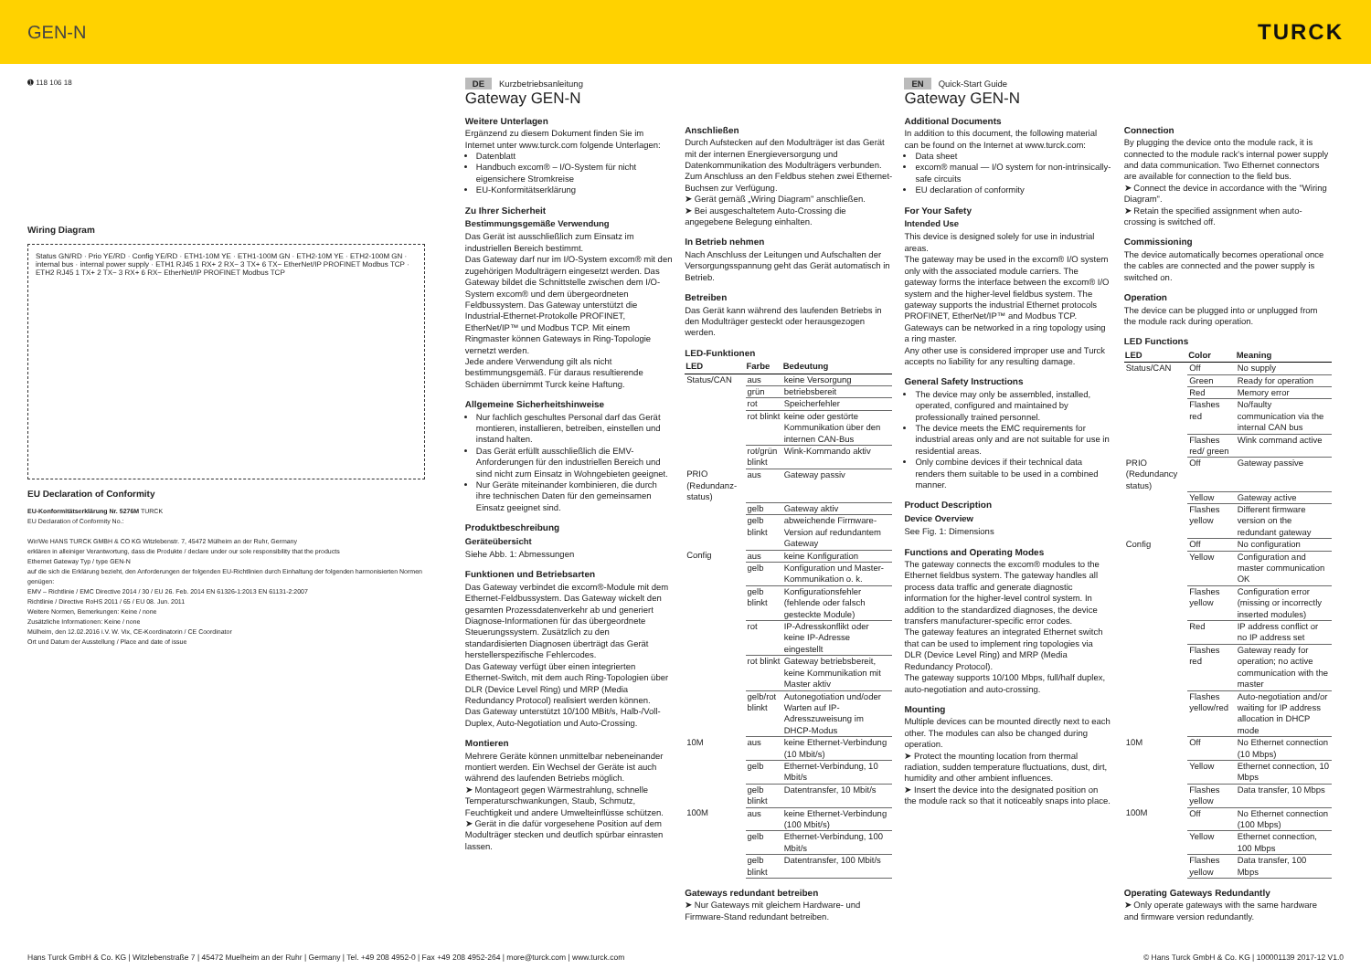GEN-N TURCK
➊ 118 106 18
Wiring Diagram
Status GN/RD · Prio YE/RD · Config YE/RD · ETH1-10M YE · ETH1-100M GN · ETH2-10M YE · ETH2-100M GN · internal bus · internal power supply · ETH1 RJ45 1 RX+ 2 RX− 3 TX+ 6 TX− EtherNet/IP PROFINET Modbus TCP · ETH2 RJ45 1 TX+ 2 TX− 3 RX+ 6 RX− EtherNet/IP PROFINET Modbus TCP
EU Declaration of Conformity
EU-Konformitätserklärung Nr. 5276M TURCK
EU Declaration of Conformity No.:
Wir/We HANS TURCK GMBH & CO KG Witzlebenstr. 7, 45472 Mülheim an der Ruhr, Germany
erklären in alleiniger Verantwortung, dass die Produkte / declare under our sole responsibility that the products
Ethernet Gateway Typ / type GEN-N
auf die sich die Erklärung bezieht, den Anforderungen der folgenden EU-Richtlinien durch Einhaltung der folgenden harmonisierten Normen genügen:
EMV – Richtlinie / EMC Directive 2014 / 30 / EU 26. Feb. 2014 EN 61326-1:2013 EN 61131-2:2007
Richtlinie / Directive RoHS 2011 / 65 / EU 08. Jun. 2011
Weitere Normen, Bemerkungen: Keine / none
Zusätzliche Informationen: Keine / none
Mülheim, den 12.02.2016 i.V. W. Vix, CE-Koordinatorin / CE Coordinator
Ort und Datum der Ausstellung / Place and date of issue
DE Kurzbetriebsanleitung
Gateway GEN-N
Weitere Unterlagen
Ergänzend zu diesem Dokument finden Sie im Internet unter www.turck.com folgende Unterlagen:
Datenblatt
Handbuch excom® – I/O-System für nicht eigensichere Stromkreise
EU-Konformitätserklärung
Zu Ihrer Sicherheit
Bestimmungsgemäße Verwendung
Das Gerät ist ausschließlich zum Einsatz im industriellen Bereich bestimmt.
Das Gateway darf nur im I/O-System excom® mit den zugehörigen Modulträgern eingesetzt werden. Das Gateway bildet die Schnittstelle zwischen dem I/O-System excom® und dem übergeordneten Feldbussystem. Das Gateway unterstützt die Industrial-Ethernet-Protokolle PROFINET, EtherNet/IP™ und Modbus TCP. Mit einem Ringmaster können Gateways in Ring-Topologie vernetzt werden.
Jede andere Verwendung gilt als nicht bestimmungsgemäß. Für daraus resultierende Schäden übernimmt Turck keine Haftung.
Allgemeine Sicherheitshinweise
Nur fachlich geschultes Personal darf das Gerät montieren, installieren, betreiben, einstellen und instand halten.
Das Gerät erfüllt ausschließlich die EMV-Anforderungen für den industriellen Bereich und sind nicht zum Einsatz in Wohngebieten geeignet.
Nur Geräte miteinander kombinieren, die durch ihre technischen Daten für den gemeinsamen Einsatz geeignet sind.
Produktbeschreibung
Geräteübersicht
Siehe Abb. 1: Abmessungen
Funktionen und Betriebsarten
Das Gateway verbindet die excom®-Module mit dem Ethernet-Feldbussystem. Das Gateway wickelt den gesamten Prozessdatenverkehr ab und generiert Diagnose-Informationen für das übergeordnete Steuerungssystem. Zusätzlich zu den standardisierten Diagnosen überträgt das Gerät herstellerspezifische Fehlercodes.
Das Gateway verfügt über einen integrierten Ethernet-Switch, mit dem auch Ring-Topologien über DLR (Device Level Ring) und MRP (Media Redundancy Protocol) realisiert werden können.
Das Gateway unterstützt 10/100 MBit/s, Halb-/Voll-Duplex, Auto-Negotiation und Auto-Crossing.
Montieren
Mehrere Geräte können unmittelbar nebeneinander montiert werden. Ein Wechsel der Geräte ist auch während des laufenden Betriebs möglich.
➤ Montageort gegen Wärmestrahlung, schnelle Temperaturschwankungen, Staub, Schmutz, Feuchtigkeit und andere Umwelteinflüsse schützen.
➤ Gerät in die dafür vorgesehene Position auf dem Modulträger stecken und deutlich spürbar einrasten lassen.
Anschließen
Durch Aufstecken auf den Modulträger ist das Gerät mit der internen Energieversorgung und Datenkommunikation des Modulträgers verbunden. Zum Anschluss an den Feldbus stehen zwei Ethernet-Buchsen zur Verfügung.
➤ Gerät gemäß „Wiring Diagram" anschließen.
➤ Bei ausgeschaltetem Auto-Crossing die angegebene Belegung einhalten.
In Betrieb nehmen
Nach Anschluss der Leitungen und Aufschalten der Versorgungsspannung geht das Gerät automatisch in Betrieb.
Betreiben
Das Gerät kann während des laufenden Betriebs in den Modulträger gesteckt oder herausgezogen werden.
LED-Funktionen
| LED | Farbe | Bedeutung |
| --- | --- | --- |
| Status/CAN | aus | keine Versorgung |
| | grün | betriebsbereit |
| | rot | Speicherfehler |
| | rot blinkt | keine oder gestörte Kommunikation über den internen CAN-Bus |
| | rot/grün blinkt | Wink-Kommando aktiv |
| PRIO (Redundanz-status) | aus | Gateway passiv |
| | gelb | Gateway aktiv |
| | gelb blinkt | abweichende Firmware-Version auf redundantem Gateway |
| Config | aus | keine Konfiguration |
| | gelb | Konfiguration und Master-Kommunikation o. k. |
| | gelb blinkt | Konfigurationsfehler (fehlende oder falsch gesteckte Module) |
| | rot | IP-Adresskonflikt oder keine IP-Adresse eingestellt |
| | rot blinkt | Gateway betriebsbereit, keine Kommunikation mit Master aktiv |
| | gelb/rot blinkt | Autonegotiation und/oder Warten auf IP-Adresszuweisung im DHCP-Modus |
| 10M | aus | keine Ethernet-Verbindung (10 Mbit/s) |
| | gelb | Ethernet-Verbindung, 10 Mbit/s |
| | gelb blinkt | Datentransfer, 10 Mbit/s |
| 100M | aus | keine Ethernet-Verbindung (100 Mbit/s) |
| | gelb | Ethernet-Verbindung, 100 Mbit/s |
| | gelb blinkt | Datentransfer, 100 Mbit/s |
Gateways redundant betreiben
➤ Nur Gateways mit gleichem Hardware- und Firmware-Stand redundant betreiben.
EN Quick-Start Guide
Gateway GEN-N
Additional Documents
In addition to this document, the following material can be found on the Internet at www.turck.com:
Data sheet
excom® manual — I/O system for non-intrinsically-safe circuits
EU declaration of conformity
For Your Safety
Intended Use
This device is designed solely for use in industrial areas.
The gateway may be used in the excom® I/O system only with the associated module carriers. The gateway forms the interface between the excom® I/O system and the higher-level fieldbus system. The gateway supports the industrial Ethernet protocols PROFINET, EtherNet/IP™ and Modbus TCP. Gateways can be networked in a ring topology using a ring master.
Any other use is considered improper use and Turck accepts no liability for any resulting damage.
General Safety Instructions
The device may only be assembled, installed, operated, configured and maintained by professionally trained personnel.
The device meets the EMC requirements for industrial areas only and are not suitable for use in residential areas.
Only combine devices if their technical data renders them suitable to be used in a combined manner.
Product Description
Device Overview
See Fig. 1: Dimensions
Functions and Operating Modes
The gateway connects the excom® modules to the Ethernet fieldbus system. The gateway handles all process data traffic and generate diagnostic information for the higher-level control system. In addition to the standardized diagnoses, the device transfers manufacturer-specific error codes.
The gateway features an integrated Ethernet switch that can be used to implement ring topologies via DLR (Device Level Ring) and MRP (Media Redundancy Protocol).
The gateway supports 10/100 Mbps, full/half duplex, auto-negotiation and auto-crossing.
Mounting
Multiple devices can be mounted directly next to each other. The modules can also be changed during operation.
➤ Protect the mounting location from thermal radiation, sudden temperature fluctuations, dust, dirt, humidity and other ambient influences.
➤ Insert the device into the designated position on the module rack so that it noticeably snaps into place.
Connection
By plugging the device onto the module rack, it is connected to the module rack's internal power supply and data communication. Two Ethernet connectors are available for connection to the field bus.
➤ Connect the device in accordance with the "Wiring Diagram".
➤ Retain the specified assignment when auto-crossing is switched off.
Commissioning
The device automatically becomes operational once the cables are connected and the power supply is switched on.
Operation
The device can be plugged into or unplugged from the module rack during operation.
LED Functions
| LED | Color | Meaning |
| --- | --- | --- |
| Status/CAN | Off | No supply |
| | Green | Ready for operation |
| | Red | Memory error |
| | Flashes red | No/faulty communication via the internal CAN bus |
| | Flashes red/ green | Wink command active |
| PRIO (Redundancy status) | Off | Gateway passive |
| | Yellow | Gateway active |
| | Flashes yellow | Different firmware version on the redundant gateway |
| Config | Off | No configuration |
| | Yellow | Configuration and master communication OK |
| | Flashes yellow | Configuration error (missing or incorrectly inserted modules) |
| | Red | IP address conflict or no IP address set |
| | Flashes red | Gateway ready for operation; no active communication with the master |
| | Flashes yellow/red | Auto-negotiation and/or waiting for IP address allocation in DHCP mode |
| 10M | Off | No Ethernet connection (10 Mbps) |
| | Yellow | Ethernet connection, 10 Mbps |
| | Flashes yellow | Data transfer, 10 Mbps |
| 100M | Off | No Ethernet connection (100 Mbps) |
| | Yellow | Ethernet connection, 100 Mbps |
| | Flashes yellow | Data transfer, 100 Mbps |
Operating Gateways Redundantly
➤ Only operate gateways with the same hardware and firmware version redundantly.
Hans Turck GmbH & Co. KG | Witzlebenstraße 7 | 45472 Muelheim an der Ruhr | Germany | Tel. +49 208 4952-0 | Fax +49 208 4952-264 | more@turck.com | www.turck.com © Hans Turck GmbH & Co. KG | 100001139 2017-12 V1.0